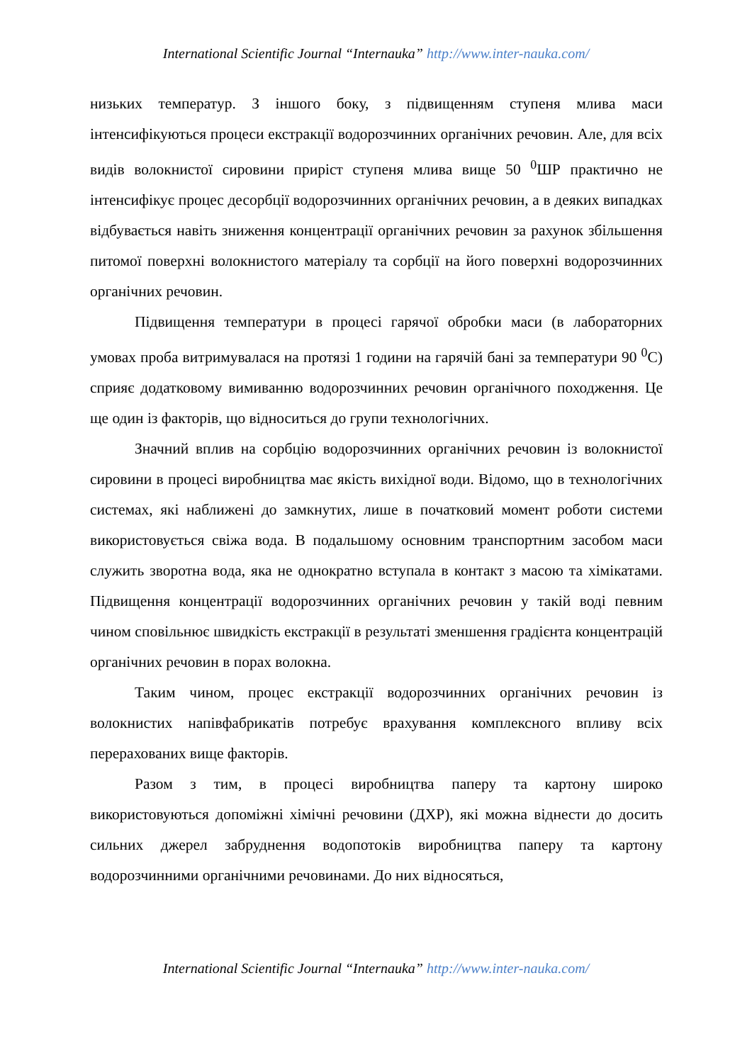International Scientific Journal “Internauka” http://www.inter-nauka.com/
низьких температур. З іншого боку, з підвищенням ступеня млива маси інтенсифікуються процеси екстракції водорозчинних органічних речовин. Але, для всіх видів волокнистої сировини приріст ступеня млива вище 50 <sup>0</sup>ШР практично не інтенсифікує процес десорбції водорозчинних органічних речовин, а в деяких випадках відбувається навіть зниження концентрації органічних речовин за рахунок збільшення питомої поверхні волокнистого матеріалу та сорбції на його поверхні водорозчинних органічних речовин.
Підвищення температури в процесі гарячої обробки маси (в лабораторних умовах проба витримувалася на протязі 1 години на гарячій бані за температури 90 <sup>0</sup>С) сприяє додатковому вимиванню водорозчинних речовин органічного походження. Це ще один із факторів, що відноситься до групи технологічних.
Значний вплив на сорбцію водорозчинних органічних речовин із волокнистої сировини в процесі виробництва має якість вихідної води. Відомо, що в технологічних системах, які наближені до замкнутих, лише в початковий момент роботи системи використовується свіжа вода. В подальшому основним транспортним засобом маси служить зворотна вода, яка не однократно вступала в контакт з масою та хімікатами. Підвищення концентрації водорозчинних органічних речовин у такій воді певним чином сповільнює швидкість екстракції в результаті зменшення градієнта концентрацій органічних речовин в порах волокна.
Таким чином, процес екстракції водорозчинних органічних речовин із волокнистих напівфабрикатів потребує врахування комплексного впливу всіх перерахованих вище факторів.
Разом з тим, в процесі виробництва паперу та картону широко використовуються допоміжні хімічні речовини (ДХР), які можна віднести до досить сильних джерел забруднення водопотоків виробництва паперу та картону водорозчинними органічними речовинами. До них відносяться,
International Scientific Journal “Internauka” http://www.inter-nauka.com/